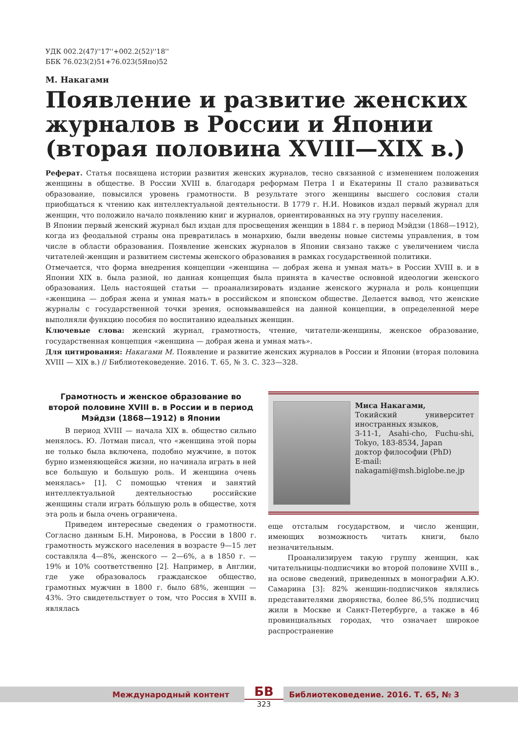УДК 002.2(47)''17''+002.2(52)''18''
ББК 76.023(2)51+76.023(5Япо)52
М. Накагами
Появление и развитие женских журналов в России и Японии (вторая половина XVIII—XIX в.)
Реферат. Статья посвящена истории развития женских журналов, тесно связанной с изменением положения женщины в обществе. В России XVIII в. благодаря реформам Петра I и Екатерины II стало развиваться образование, повысился уровень грамотности. В результате этого женщины высшего сословия стали приобщаться к чтению как интеллектуальной деятельности. В 1779 г. Н.И. Новиков издал первый журнал для женщин, что положило начало появлению книг и журналов, ориентированных на эту группу населения.
В Японии первый женский журнал был издан для просвещения женщин в 1884 г. в период Мэйдзи (1868—1912), когда из феодальной страны она превратилась в монархию, были введены новые системы управления, в том числе в области образования. Появление женских журналов в Японии связано также с увеличением числа читателей-женщин и развитием системы женского образования в рамках государственной политики.
Отмечается, что форма внедрения концепции «женщина — добрая жена и умная мать» в России XVIII в. и в Японии XIX в. была разной, но данная концепция была принята в качестве основной идеологии женского образования. Цель настоящей статьи — проанализировать издание женского журнала и роль концепции «женщина — добрая жена и умная мать» в российском и японском обществе. Делается вывод, что женские журналы с государственной точки зрения, основывавшейся на данной концепции, в определенной мере выполняли функцию пособия по воспитанию идеальных женщин.
Ключевые слова: женский журнал, грамотность, чтение, читатели-женщины, женское образование, государственная концепция «женщина — добрая жена и умная мать».
Для цитирования: Накагами М. Появление и развитие женских журналов в России и Японии (вторая половина XVIII — XIX в.) // Библиотековедение. 2016. Т. 65, № 3. С. 323—328.
Грамотность и женское образование во второй половине XVIII в. в России и в период Мэйдзи (1868—1912) в Японии
В период XVIII — начала XIX в. общество сильно менялось. Ю. Лотман писал, что «женщина этой поры не только была включена, подобно мужчине, в поток бурно изменяющейся жизни, но начинала играть в ней все большую и большую роль. И женщина очень менялась» [1]. С помощью чтения и занятий интеллектуальной деятельностью российские женщины стали играть бóльшую роль в обществе, хотя эта роль и была очень ограничена.
Приведем интересные сведения о грамотности. Согласно данным Б.Н. Миронова, в России в 1800 г. грамотность мужского населения в возрасте 9—15 лет составляла 4—8%, женского — 2—6%, а в 1850 г. — 19% и 10% соответственно [2]. Например, в Англии, где уже образовалось гражданское общество, грамотных мужчин в 1800 г. было 68%, женщин — 43%. Это свидетельствует о том, что Россия в XVIII в. являлась
Миса Накагами,
Токийский университет иностранных языков,
3-11-1, Asahi-cho, Fuchu-shi, Tokyo, 183-8534, Japan
доктор философии (PhD)
E-mail:
nakagami@msh.biglobe.ne.jp
еще отсталым государством, и число женщин, имеющих возможность читать книги, было незначительным.
Проанализируем такую группу женщин, как читательницы-подписчики во второй половине XVIII в., на основе сведений, приведенных в монографии А.Ю. Самарина [3]: 82% женщин-подписчиков являлись представителями дворянства, более 86,5% подписчиц жили в Москве и Санкт-Петербурге, а также в 46 провинциальных городах, что означает широкое распространение
Международный контент Библиотековедение. 2016. Т. 65, № 3 БВ
323